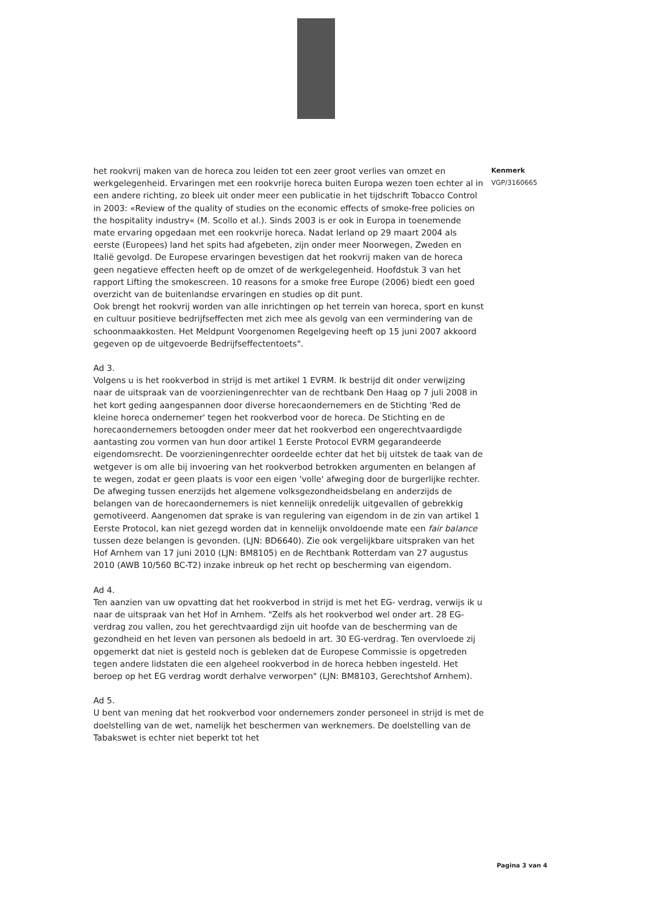het rookvrij maken van de horeca zou leiden tot een zeer groot verlies van omzet en werkgelegenheid. Ervaringen met een rookvrije horeca buiten Europa wezen toen echter al in een andere richting, zo bleek uit onder meer een publicatie in het tijdschrift Tobacco Control in 2003: «Review of the quality of studies on the economic effects of smoke-free policies on the hospitality industry« (M. Scollo et al.). Sinds 2003 is er ook in Europa in toenemende mate ervaring opgedaan met een rookvrije horeca. Nadat Ierland op 29 maart 2004 als eerste (Europees) land het spits had afgebeten, zijn onder meer Noorwegen, Zweden en Italië gevolgd. De Europese ervaringen bevestigen dat het rookvrij maken van de horeca geen negatieve effecten heeft op de omzet of de werkgelegenheid. Hoofdstuk 3 van het rapport Lifting the smokescreen. 10 reasons for a smoke free Europe (2006) biedt een goed overzicht van de buitenlandse ervaringen en studies op dit punt.
Ook brengt het rookvrij worden van alle inrichtingen op het terrein van horeca, sport en kunst en cultuur positieve bedrijfseffecten met zich mee als gevolg van een vermindering van de schoonmaakkosten. Het Meldpunt Voorgenomen Regelgeving heeft op 15 juni 2007 akkoord gegeven op de uitgevoerde Bedrijfseffectentoets".
Ad 3.
Volgens u is het rookverbod in strijd is met artikel 1 EVRM. Ik bestrijd dit onder verwijzing naar de uitspraak van de voorzieningenrechter van de rechtbank Den Haag op 7 juli 2008 in het kort geding aangespannen door diverse horecaondernemers en de Stichting 'Red de kleine horeca ondernemer' tegen het rookverbod voor de horeca. De Stichting en de horecaondernemers betoogden onder meer dat het rookverbod een ongerechtvaardigde aantasting zou vormen van hun door artikel 1 Eerste Protocol EVRM gegarandeerde eigendomsrecht. De voorzieningenrechter oordeelde echter dat het bij uitstek de taak van de wetgever is om alle bij invoering van het rookverbod betrokken argumenten en belangen af te wegen, zodat er geen plaats is voor een eigen 'volle' afweging door de burgerlijke rechter. De afweging tussen enerzijds het algemene volksgezondheidsbelang en anderzijds de belangen van de horecaondernemers is niet kennelijk onredelijk uitgevallen of gebrekkig gemotiveerd. Aangenomen dat sprake is van regulering van eigendom in de zin van artikel 1 Eerste Protocol, kan niet gezegd worden dat in kennelijk onvoldoende mate een fair balance tussen deze belangen is gevonden. (LJN: BD6640). Zie ook vergelijkbare uitspraken van het Hof Arnhem van 17 juni 2010 (LJN: BM8105) en de Rechtbank Rotterdam van 27 augustus 2010 (AWB 10/560 BC-T2) inzake inbreuk op het recht op bescherming van eigendom.
Ad 4.
Ten aanzien van uw opvatting dat het rookverbod in strijd is met het EG- verdrag, verwijs ik u naar de uitspraak van het Hof in Arnhem. "Zelfs als het rookverbod wel onder art. 28 EG-verdrag zou vallen, zou het gerechtvaardigd zijn uit hoofde van de bescherming van de gezondheid en het leven van personen als bedoeld in art. 30 EG-verdrag. Ten overvloede zij opgemerkt dat niet is gesteld noch is gebleken dat de Europese Commissie is opgetreden tegen andere lidstaten die een algeheel rookverbod in de horeca hebben ingesteld. Het beroep op het EG verdrag wordt derhalve verworpen" (LJN: BM8103, Gerechtshof Arnhem).
Ad 5.
U bent van mening dat het rookverbod voor ondernemers zonder personeel in strijd is met de doelstelling van de wet, namelijk het beschermen van werknemers. De doelstelling van de Tabakswet is echter niet beperkt tot het
Kenmerk
VGP/3160665
Pagina 3 van 4